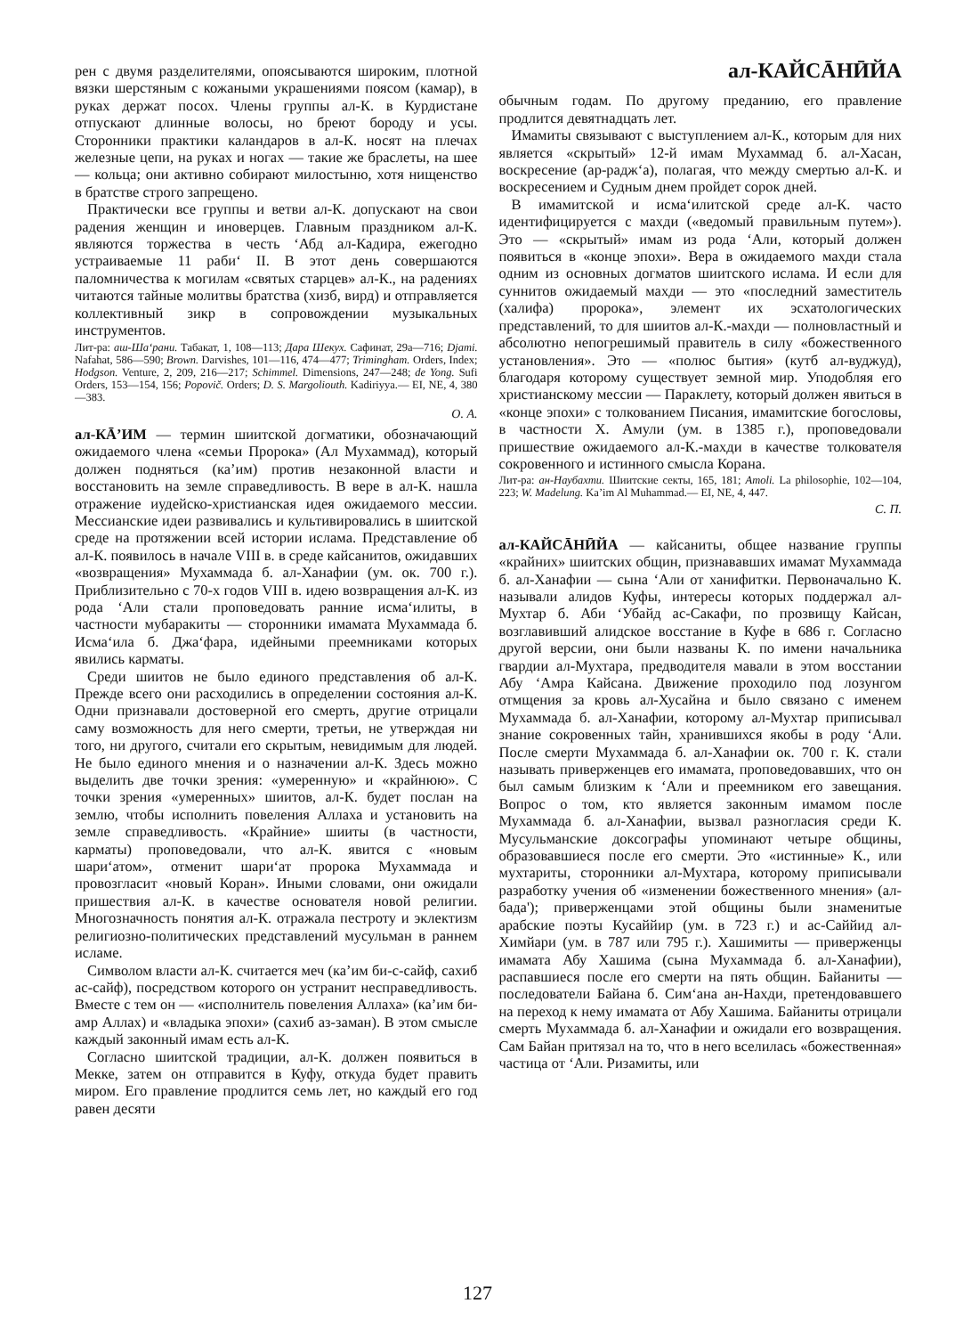рен с двумя разделителями, опоясываются широким, плотной вязки шерстяным с кожаными украшениями поясом (камар), в руках держат посох. Члены группы ал-К. в Курдистане отпускают длинные волосы, но бреют бороду и усы. Сторонники практики каландаров в ал-К. носят на плечах железные цепи, на руках и ногах — такие же браслеты, на шее — кольца; они активно собирают милостыню, хотя нищенство в братстве строго запрещено.
Практически все группы и ветви ал-К. допускают на свои радения женщин и иноверцев. Главным праздником ал-К. являются торжества в честь ʻАбд ал-Кадира, ежегодно устраиваемые 11 рабиʻ II. В этот день совершаются паломничества к могилам «святых старцев» ал-К., на радениях читаются тайные молитвы братства (хизб, вирд) и отправляется коллективный зикр в сопровождении музыкальных инструментов.
Лит-ра: аш-Шаʻрани. Табакат, 1, 108—113; Дара Шекух. Сафинат, 29а—716; Djami. Nafahat, 586—590; Brown. Darvishes, 101—116, 474—477; Trimingham. Orders, Index; Hodgson. Venture, 2, 209, 216—217; Schimmel. Dimensions, 247—248; de Yong. Sufi Orders, 153—154, 156; Popovič. Orders; D. S. Margoliouth. Kadiriyya.— EI, NE, 4, 380—383.
О. А.
ал-КĀʼИМ — термин шиитской догматики, обозначающий ожидаемого члена «семьи Пророка» (Ал Мухаммад), который должен подняться (каʼим) против незаконной власти и восстановить на земле справедливость. В вере в ал-К. нашла отражение иудейско-христианская идея ожидаемого мессии. Мессианские идеи развивались и культивировались в шиитской среде на протяжении всей истории ислама. Представление об ал-К. появилось в начале VIII в. в среде кайсанитов, ожидавших «возвращения» Мухаммада б. ал-Ханафии (ум. ок. 700 г.). Приблизительно с 70-х годов VIII в. идею возвращения ал-К. из рода ʻАли стали проповедовать ранние исмаʻилиты, в частности мубаракиты — сторонники имамата Мухаммада б. Исмаʻила б. Джаʻфара, идейными преемниками которых явились карматы.
Среди шиитов не было единого представления об ал-К. Прежде всего они расходились в определении состояния ал-К. Одни признавали достоверной его смерть, другие отрицали саму возможность для него смерти, третьи, не утверждая ни того, ни другого, считали его скрытым, невидимым для людей. Не было единого мнения и о назначении ал-К. Здесь можно выделить две точки зрения: «умеренную» и «крайнюю». С точки зрения «умеренных» шиитов, ал-К. будет послан на землю, чтобы исполнить повеления Аллаха и установить на земле справедливость. «Крайние» шииты (в частности, карматы) проповедовали, что ал-К. явится с «новым шариʻатом», отменит шариʻат пророка Мухаммада и провозгласит «новый Коран». Иными словами, они ожидали пришествия ал-К. в качестве основателя новой религии. Многозначность понятия ал-К. отражала пестроту и эклектизм религиозно-политических представлений мусульман в раннем исламе.
Символом власти ал-К. считается меч (каʼим би-с-сайф, сахиб ас-сайф), посредством которого он устранит несправедливость. Вместе с тем он — «исполнитель повеления Аллаха» (каʼим би-амр Аллах) и «владыка эпохи» (сахиб аз-заман). В этом смысле каждый законный имам есть ал-К.
Согласно шиитской традиции, ал-К. должен появиться в Мекке, затем он отправится в Куфу, откуда будет править миром. Его правление продлится семь лет, но каждый его год равен десяти
ал-КАЙСĀНӢЙА
обычным годам. По другому преданию, его правление продлится девятнадцать лет.
Имамиты связывают с выступлением ал-К., которым для них является «скрытый» 12-й имам Мухаммад б. ал-Хасан, воскресение (ар-раджʻа), полагая, что между смертью ал-К. и воскресением и Судным днем пройдет сорок дней.
В имамитской и исмаʻилитской среде ал-К. часто идентифицируется с махди («ведомый правильным путем»). Это — «скрытый» имам из рода ʻАли, который должен появиться в «конце эпохи». Вера в ожидаемого махди стала одним из основных догматов шиитского ислама. И если для суннитов ожидаемый махди — это «последний заместитель (халифа) пророка», элемент их эсхатологических представлений, то для шиитов ал-К.-махди — полновластный и абсолютно непогрешимый правитель в силу «божественного установления». Это — «полюс бытия» (кутб ал-вуджуд), благодаря которому существует земной мир. Уподобляя его христианскому мессии — Параклету, который должен явиться в «конце эпохи» с толкованием Писания, имамитские богословы, в частности Х. Амули (ум. в 1385 г.), проповедовали пришествие ожидаемого ал-К.-махди в качестве толкователя сокровенного и истинного смысла Корана.
Лит-ра: ан-Наубахти. Шиитские секты, 165, 181; Amoli. La philosophie, 102—104, 223; W. Madelung. Kaʼim Al Muhammad.— EI, NE, 4, 447.
С. П.
ал-КАЙСĀНӢЙА — кайсаниты, общее название группы «крайних» шиитских общин, признававших имамат Мухаммада б. ал-Ханафии — сына ʻАли от ханифитки. Первоначально К. называли алидов Куфы, интересы которых поддержал ал-Мухтар б. Аби ʻУбайд ас-Сакафи, по прозвищу Кайсан, возглавивший алидское восстание в Куфе в 686 г. Согласно другой версии, они были названы К. по имени начальника гвардии ал-Мухтара, предводителя мавали в этом восстании Абу ʻАмра Кайсана. Движение проходило под лозунгом отмщения за кровь ал-Хусайна и было связано с именем Мухаммада б. ал-Ханафии, которому ал-Мухтар приписывал знание сокровенных тайн, хранившихся якобы в роду ʻАли. После смерти Мухаммада б. ал-Ханафии ок. 700 г. К. стали называть приверженцев его имамата, проповедовавших, что он был самым близким к ʻАли и преемником его завещания. Вопрос о том, кто является законным имамом после Мухаммада б. ал-Ханафии, вызвал разногласия среди К. Мусульманские доксографы упоминают четыре общины, образовавшиеся после его смерти. Это «истинные» К., или мухтариты, сторонники ал-Мухтара, которому приписывали разработку учения об «изменении божественного мнения» (ал-бада'); приверженцами этой общины были знаменитые арабские поэты Кусаййир (ум. в 723 г.) и ас-Саййид ал-Химйари (ум. в 787 или 795 г.). Хашимиты — приверженцы имамата Абу Хашима (сына Мухаммада б. ал-Ханафии), распавшиеся после его смерти на пять общин. Байаниты — последователи Байана б. Симʻана ан-Нахди, претендовавшего на переход к нему имамата от Абу Хашима. Байаниты отрицали смерть Мухаммада б. ал-Ханафии и ожидали его возвращения. Сам Байан притязал на то, что в него вселилась «божественная» частица от ʻАли. Ризамиты, или
127